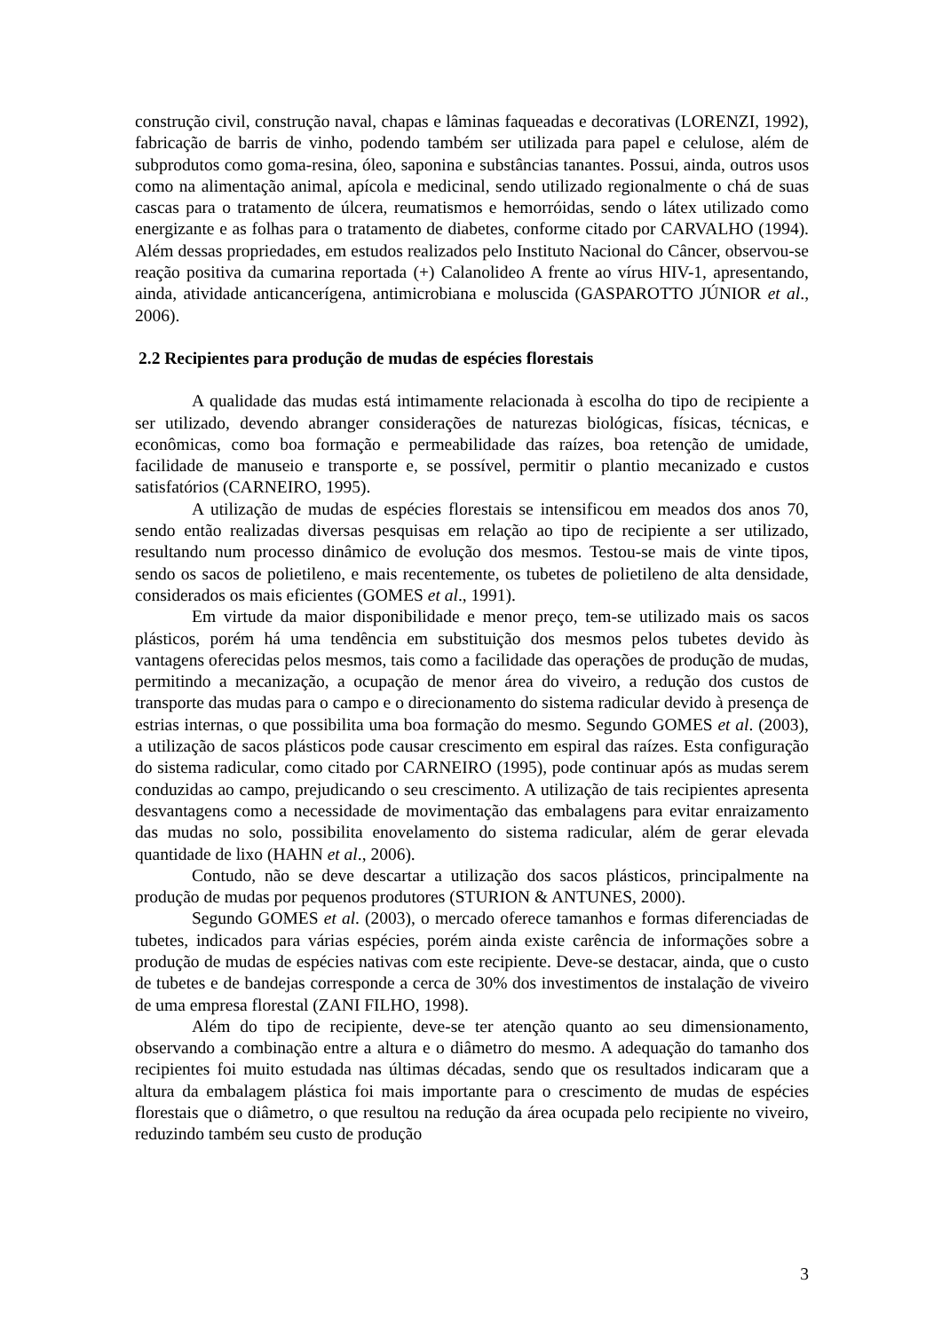construção civil, construção naval, chapas e lâminas faqueadas e decorativas (LORENZI, 1992), fabricação de barris de vinho, podendo também ser utilizada para papel e celulose, além de subprodutos como goma-resina, óleo, saponina e substâncias tanantes. Possui, ainda, outros usos como na alimentação animal, apícola e medicinal, sendo utilizado regionalmente o chá de suas cascas para o tratamento de úlcera, reumatismos e hemorróidas, sendo o látex utilizado como energizante e as folhas para o tratamento de diabetes, conforme citado por CARVALHO (1994). Além dessas propriedades, em estudos realizados pelo Instituto Nacional do Câncer, observou-se reação positiva da cumarina reportada (+) Calanolideo A frente ao vírus HIV-1, apresentando, ainda, atividade anticancerígena, antimicrobiana e moluscida (GASPAROTTO JÚNIOR et al., 2006).
2.2 Recipientes para produção de mudas de espécies florestais
A qualidade das mudas está intimamente relacionada à escolha do tipo de recipiente a ser utilizado, devendo abranger considerações de naturezas biológicas, físicas, técnicas, e econômicas, como boa formação e permeabilidade das raízes, boa retenção de umidade, facilidade de manuseio e transporte e, se possível, permitir o plantio mecanizado e custos satisfatórios (CARNEIRO, 1995).
A utilização de mudas de espécies florestais se intensificou em meados dos anos 70, sendo então realizadas diversas pesquisas em relação ao tipo de recipiente a ser utilizado, resultando num processo dinâmico de evolução dos mesmos. Testou-se mais de vinte tipos, sendo os sacos de polietileno, e mais recentemente, os tubetes de polietileno de alta densidade, considerados os mais eficientes (GOMES et al., 1991).
Em virtude da maior disponibilidade e menor preço, tem-se utilizado mais os sacos plásticos, porém há uma tendência em substituição dos mesmos pelos tubetes devido às vantagens oferecidas pelos mesmos, tais como a facilidade das operações de produção de mudas, permitindo a mecanização, a ocupação de menor área do viveiro, a redução dos custos de transporte das mudas para o campo e o direcionamento do sistema radicular devido à presença de estrias internas, o que possibilita uma boa formação do mesmo. Segundo GOMES et al. (2003), a utilização de sacos plásticos pode causar crescimento em espiral das raízes. Esta configuração do sistema radicular, como citado por CARNEIRO (1995), pode continuar após as mudas serem conduzidas ao campo, prejudicando o seu crescimento. A utilização de tais recipientes apresenta desvantagens como a necessidade de movimentação das embalagens para evitar enraizamento das mudas no solo, possibilita enovelamento do sistema radicular, além de gerar elevada quantidade de lixo (HAHN et al., 2006).
Contudo, não se deve descartar a utilização dos sacos plásticos, principalmente na produção de mudas por pequenos produtores (STURION & ANTUNES, 2000).
Segundo GOMES et al. (2003), o mercado oferece tamanhos e formas diferenciadas de tubetes, indicados para várias espécies, porém ainda existe carência de informações sobre a produção de mudas de espécies nativas com este recipiente. Deve-se destacar, ainda, que o custo de tubetes e de bandejas corresponde a cerca de 30% dos investimentos de instalação de viveiro de uma empresa florestal (ZANI FILHO, 1998).
Além do tipo de recipiente, deve-se ter atenção quanto ao seu dimensionamento, observando a combinação entre a altura e o diâmetro do mesmo. A adequação do tamanho dos recipientes foi muito estudada nas últimas décadas, sendo que os resultados indicaram que a altura da embalagem plástica foi mais importante para o crescimento de mudas de espécies florestais que o diâmetro, o que resultou na redução da área ocupada pelo recipiente no viveiro, reduzindo também seu custo de produção
3